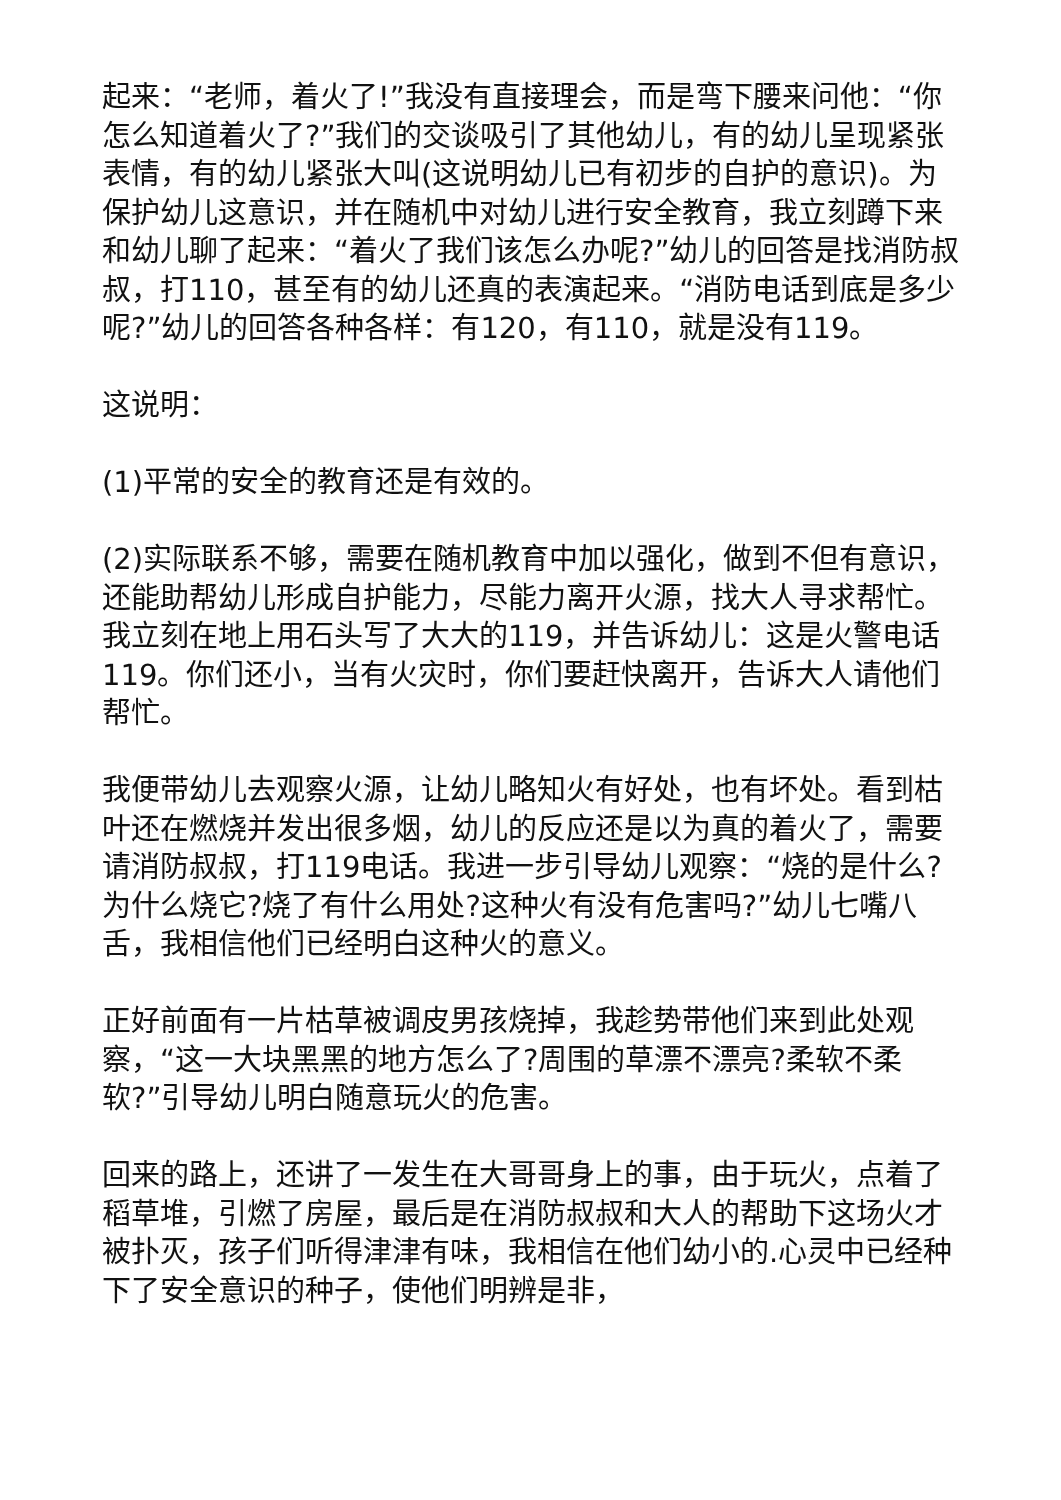起来：“老师，着火了!”我没有直接理会，而是弯下腰来问他：“你怎么知道着火了?”我们的交谈吸引了其他幼儿，有的幼儿呈现紧张表情，有的幼儿紧张大叫(这说明幼儿已有初步的自护的意识)。为保护幼儿这意识，并在随机中对幼儿进行安全教育，我立刻蹲下来和幼儿聊了起来：“着火了我们该怎么办呢?”幼儿的回答是找消防叔叔，打110，甚至有的幼儿还真的表演起来。“消防电话到底是多少呢?”幼儿的回答各种各样：有120，有110，就是没有119。
这说明：
(1)平常的安全的教育还是有效的。
(2)实际联系不够，需要在随机教育中加以强化，做到不但有意识，还能助帮幼儿形成自护能力，尽能力离开火源，找大人寻求帮忙。我立刻在地上用石头写了大大的119，并告诉幼儿：这是火警电话119。你们还小，当有火灾时，你们要赶快离开，告诉大人请他们帮忙。
我便带幼儿去观察火源，让幼儿略知火有好处，也有坏处。看到枯叶还在燃烧并发出很多烟，幼儿的反应还是以为真的着火了，需要请消防叔叔，打119电话。我进一步引导幼儿观察：“烧的是什么?为什么烧它?烧了有什么用处?这种火有没有危害吗?”幼儿七嘴八舌，我相信他们已经明白这种火的意义。
正好前面有一片枯草被调皮男孩烧掉，我趁势带他们来到此处观察，“这一大块黑黑的地方怎么了?周围的草漂不漂亮?柔软不柔软?”引导幼儿明白随意玩火的危害。
回来的路上，还讲了一发生在大哥哥身上的事，由于玩火，点着了稻草堆，引燃了房屋，最后是在消防叔叔和大人的帮助下这场火才被扑灭，孩子们听得津津有味，我相信在他们幼小的.心灵中已经种下了安全意识的种子，使他们明辨是非，